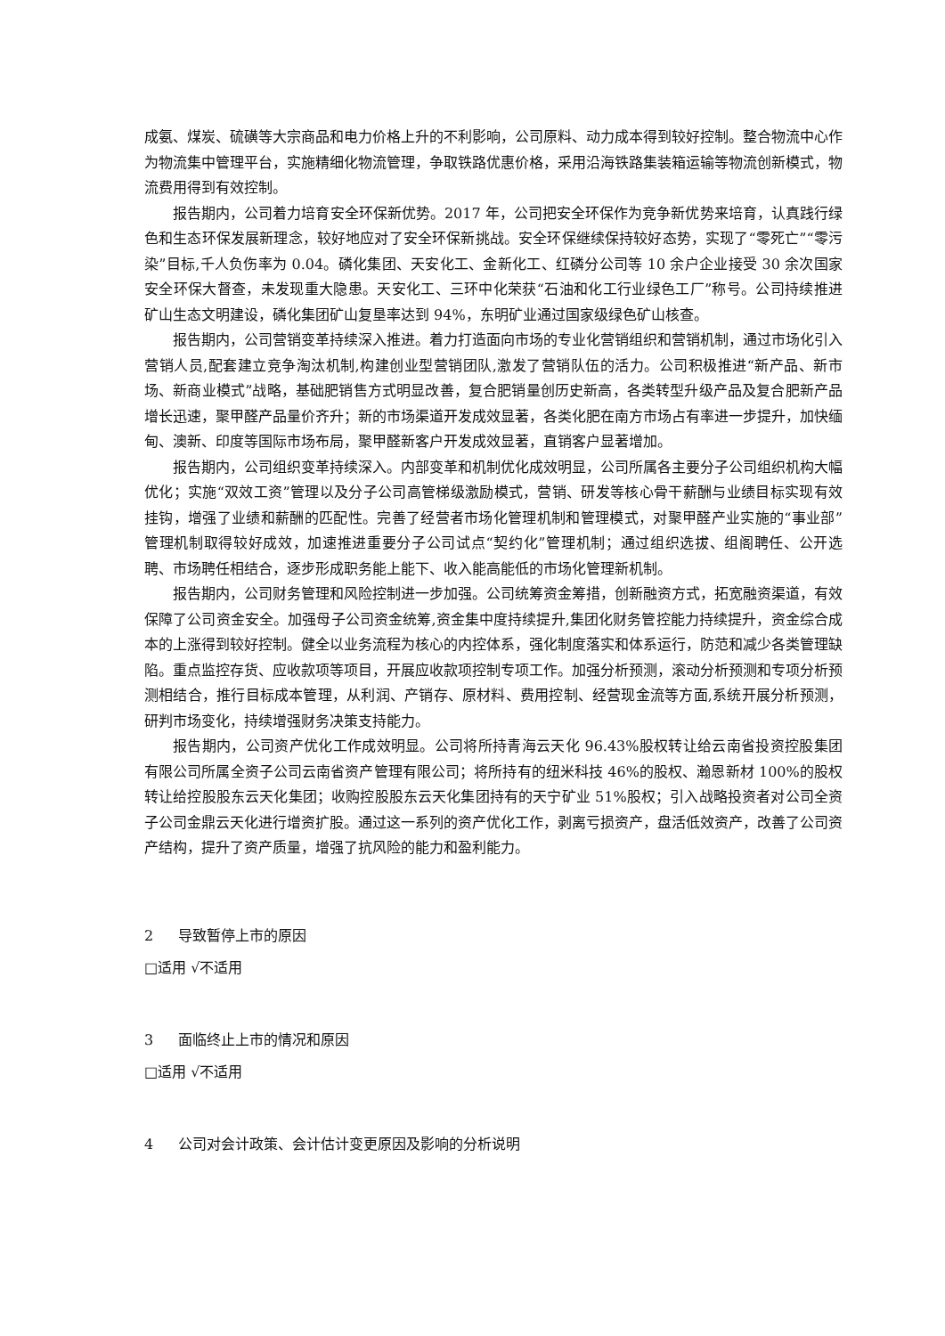成氨、煤炭、硫磺等大宗商品和电力价格上升的不利影响，公司原料、动力成本得到较好控制。整合物流中心作为物流集中管理平台，实施精细化物流管理，争取铁路优惠价格，采用沿海铁路集装箱运输等物流创新模式，物流费用得到有效控制。
报告期内，公司着力培育安全环保新优势。2017 年，公司把安全环保作为竞争新优势来培育，认真践行绿色和生态环保发展新理念，较好地应对了安全环保新挑战。安全环保继续保持较好态势，实现了“零死亡”“零污染”目标,千人负伤率为 0.04。磷化集团、天安化工、金新化工、红磷分公司等 10 余户企业接受 30 余次国家安全环保大督查，未发现重大隐患。天安化工、三环中化荣获“石油和化工行业绿色工厂”称号。公司持续推进矿山生态文明建设，磷化集团矿山复垦率达到 94%，东明矿业通过国家级绿色矿山核查。
报告期内，公司营销变革持续深入推进。着力打造面向市场的专业化营销组织和营销机制，通过市场化引入营销人员,配套建立竞争淘汰机制,构建创业型营销团队,激发了营销队伍的活力。公司积极推进“新产品、新市场、新商业模式”战略，基础肥销售方式明显改善，复合肥销量创历史新高，各类转型升级产品及复合肥新产品增长迅速，聚甲醛产品量价齐升；新的市场渠道开发成效显著，各类化肥在南方市场占有率进一步提升，加快缅甸、澳新、印度等国际市场布局，聚甲醛新客户开发成效显著，直销客户显著增加。
报告期内，公司组织变革持续深入。内部变革和机制优化成效明显，公司所属各主要分子公司组织机构大幅优化；实施“双效工资”管理以及分子公司高管梯级激励模式，营销、研发等核心骨干薪酬与业绩目标实现有效挂钩，增强了业绩和薪酬的匹配性。完善了经营者市场化管理机制和管理模式，对聚甲醛产业实施的“事业部”管理机制取得较好成效，加速推进重要分子公司试点“契约化”管理机制；通过组织选拔、组阁聘任、公开选聘、市场聘任相结合，逐步形成职务能上能下、收入能高能低的市场化管理新机制。
报告期内，公司财务管理和风险控制进一步加强。公司统筹资金筹措，创新融资方式，拓宽融资渠道，有效保障了公司资金安全。加强母子公司资金统筹,资金集中度持续提升,集团化财务管控能力持续提升，资金综合成本的上涨得到较好控制。健全以业务流程为核心的内控体系，强化制度落实和体系运行，防范和减少各类管理缺陷。重点监控存货、应收款项等项目，开展应收款项控制专项工作。加强分析预测，滚动分析预测和专项分析预测相结合，推行目标成本管理，从利润、产销存、原材料、费用控制、经营现金流等方面,系统开展分析预测，研判市场变化，持续增强财务决策支持能力。
报告期内，公司资产优化工作成效明显。公司将所持青海云天化 96.43%股权转让给云南省投资控股集团有限公司所属全资子公司云南省资产管理有限公司；将所持有的纽米科技 46%的股权、瀚恩新材 100%的股权转让给控股股东云天化集团；收购控股股东云天化集团持有的天宁矿业 51%股权；引入战略投资者对公司全资子公司金鼎云天化进行增资扩股。通过这一系列的资产优化工作，剥离亏损资产，盘活低效资产，改善了公司资产结构，提升了资产质量，增强了抗风险的能力和盈利能力。
2 导致暂停上市的原因
□适用 √不适用
3 面临终止上市的情况和原因
□适用 √不适用
4 公司对会计政策、会计估计变更原因及影响的分析说明